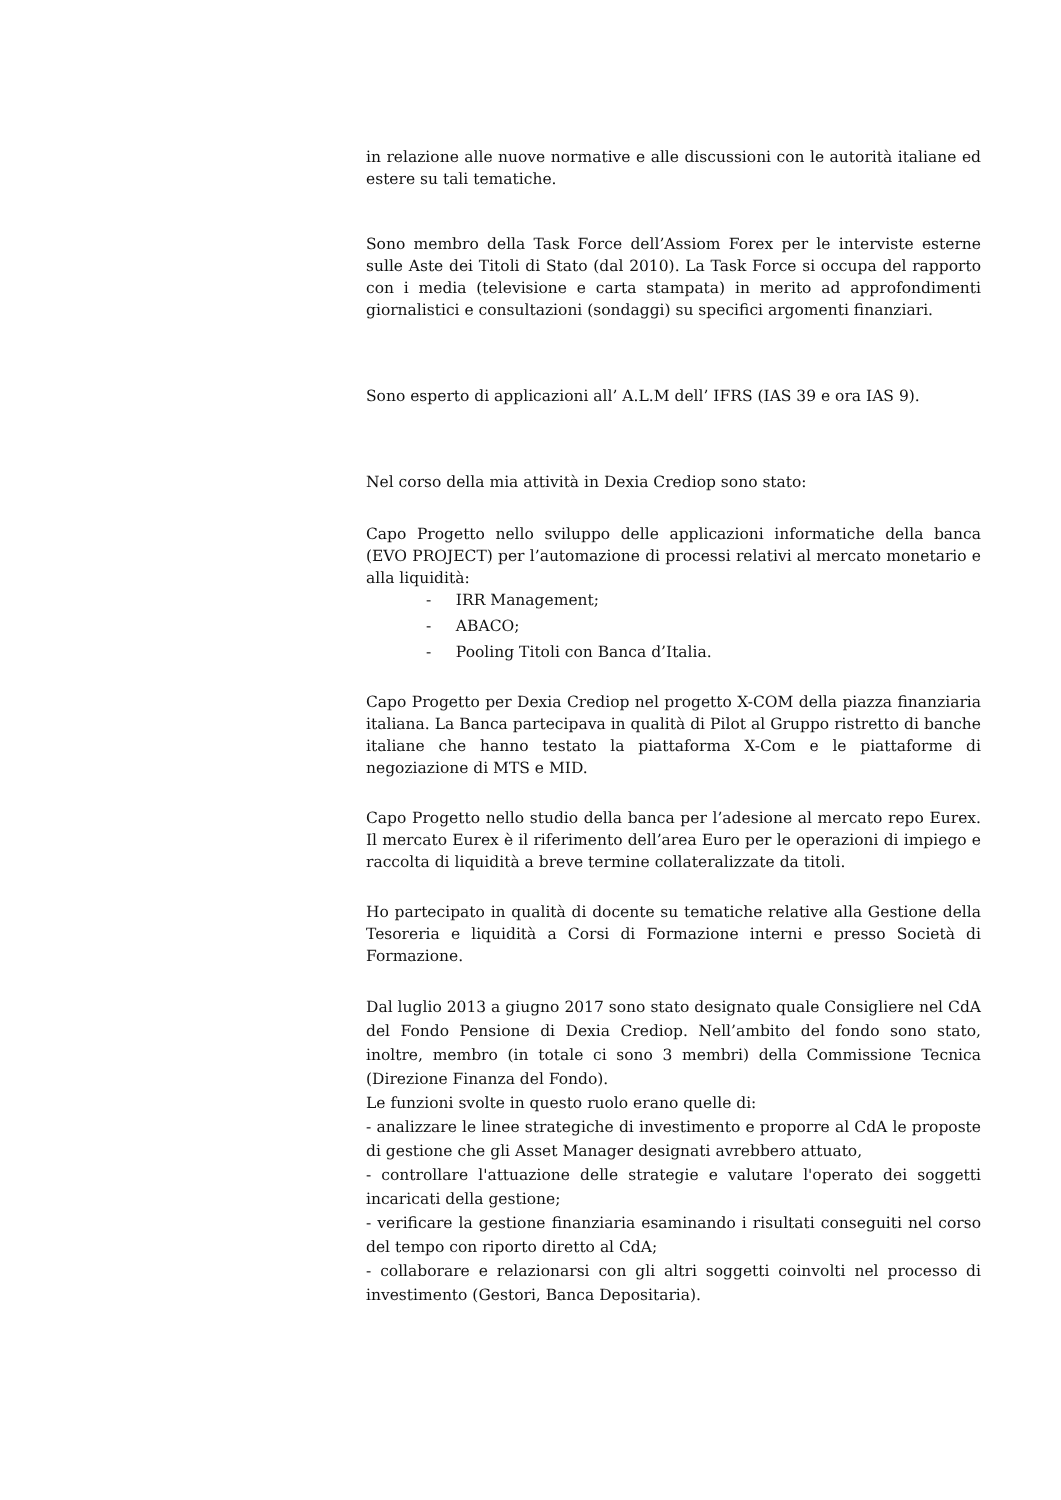in relazione alle nuove normative e alle discussioni con le autorità italiane ed estere su tali tematiche.
Sono membro della Task Force dell’Assiom Forex per le interviste esterne sulle Aste dei Titoli di Stato (dal 2010). La Task Force si occupa del rapporto con i media (televisione e carta stampata) in merito ad approfondimenti giornalistici e consultazioni (sondaggi) su specifici argomenti finanziari.
Sono esperto di applicazioni all’ A.L.M dell’ IFRS (IAS 39 e ora IAS 9).
Nel corso della mia attività in Dexia Crediop sono stato:
Capo Progetto nello sviluppo delle applicazioni informatiche della banca (EVO PROJECT) per l’automazione di processi relativi al mercato monetario e alla liquidità:
- IRR Management;
- ABACO;
- Pooling Titoli con Banca d’Italia.
Capo Progetto per Dexia Crediop nel progetto X-COM della piazza finanziaria italiana. La Banca partecipava in qualità di Pilot al Gruppo ristretto di banche italiane che hanno testato la piattaforma X-Com e le piattaforme di negoziazione di MTS e MID.
Capo Progetto nello studio della banca per l’adesione al mercato repo Eurex. Il mercato Eurex è il riferimento dell’area Euro per le operazioni di impiego e raccolta di liquidità a breve termine collateralizzate da titoli.
Ho partecipato in qualità di docente su tematiche relative alla Gestione della Tesoreria e liquidità a Corsi di Formazione interni e presso Società di Formazione.
Dal luglio 2013 a giugno 2017 sono stato designato quale Consigliere nel CdA del Fondo Pensione di Dexia Crediop. Nell’ambito del fondo sono stato, inoltre, membro (in totale ci sono 3 membri) della Commissione Tecnica (Direzione Finanza del Fondo).
Le funzioni svolte in questo ruolo erano quelle di:
- analizzare le linee strategiche di investimento e proporre al CdA le proposte di gestione che gli Asset Manager designati avrebbero attuato,
- controllare l'attuazione delle strategie e valutare l'operato dei soggetti incaricati della gestione;
- verificare la gestione finanziaria esaminando i risultati conseguiti nel corso del tempo con riporto diretto al CdA;
- collaborare e relazionarsi con gli altri soggetti coinvolti nel processo di investimento (Gestori, Banca Depositaria).